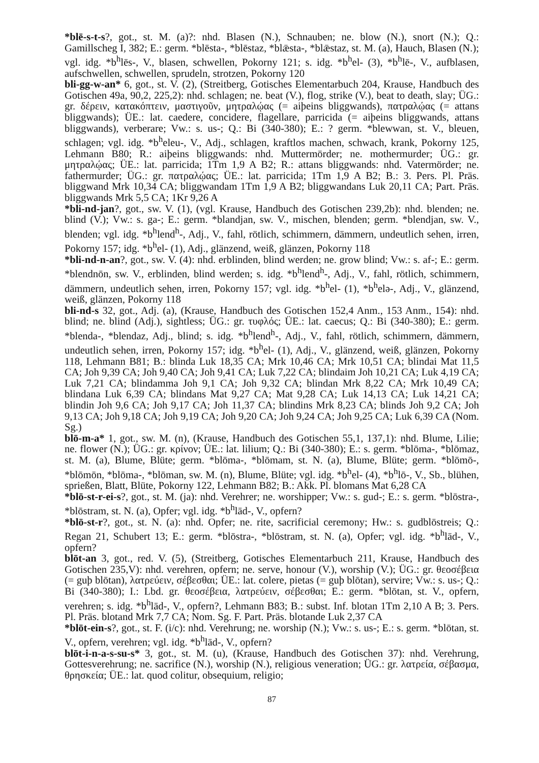*blē-s-t-s?, got., st. M. (a)?: nhd. Blasen (N.), Schnauben; ne. blow (N.), snort (N.); Q.: Gamillscheg I, 382; E.: germ. *blēsta-, *blēstaz, *blǣsta-, *blǣstaz, st. M. (a), Hauch, Blasen (N.); vgl. idg. *b<sup>h</sup>lēs-, V., blasen, schwellen, Pokorny 121; s. idg. *b<sup>h</sup>el- (3), *b<sup>h</sup>lē-, V., aufblasen, aufschwellen, schwellen, sprudeln, strotzen, Pokorny 120
bli-gg-w-an* 6, got., st. V. (2), (Streitberg, Gotisches Elementarbuch 204, Krause, Handbuch des Gotischen 49a, 90,2, 225,2): nhd. schlagen; ne. beat (V.), flog, strike (V.), beat to death, slay; ÜG.: gr. δέρειν, κατακόπτειν, μαστιγοῦν, μητραλῴας (= aiþeins bliggwands), πατραλῴας (= attans bliggwands); ÜE.: lat. caedere, concidere, flagellare, parricida (= aiþeins bliggwands, attans bliggwands), verberare; Vw.: s. us-; Q.: Bi (340-380); E.: ? germ. *blewwan, st. V., bleuen, schlagen; vgl. idg. *b<sup>h</sup>eleu-, V., Adj., schlagen, kraftlos machen, schwach, krank, Pokorny 125, Lehmann B80; R.: aiþeins bliggwands: nhd. Muttermörder; ne. mothermurder; ÜG.: gr. μητραλῴας; ÜE.: lat. parricida; 1Tm 1,9 A B2; R.: attans bliggwands: nhd. Vatermörder; ne. fathermurder; ÜG.: gr. πατραλῴας; ÜE.: lat. parricida; 1Tm 1,9 A B2; B.: 3. Pers. Pl. Präs. bliggwand Mrk 10,34 CA; bliggwandam 1Tm 1,9 A B2; bliggwandans Luk 20,11 CA; Part. Präs. bliggwands Mrk 5,5 CA; 1Kr 9,26 A
*bli-nd-jan?, got., sw. V. (1), (vgl. Krause, Handbuch des Gotischen 239,2b): nhd. blenden; ne. blind (V.); Vw.: s. ga-; E.: germ. *blandjan, sw. V., mischen, blenden; germ. *blendjan, sw. V., blenden; vgl. idg. *b<sup>h</sup>lend<sup>h</sup>-, Adj., V., fahl, rötlich, schimmern, dämmern, undeutlich sehen, irren, Pokorny 157; idg. *b<sup>h</sup>el- (1), Adj., glänzend, weiß, glänzen, Pokorny 118
*bli-nd-n-an?, got., sw. V. (4): nhd. erblinden, blind werden; ne. grow blind; Vw.: s. af-; E.: germ. *blendnōn, sw. V., erblinden, blind werden; s. idg. *b<sup>h</sup>lend<sup>h</sup>-, Adj., V., fahl, rötlich, schimmern, dämmern, undeutlich sehen, irren, Pokorny 157; vgl. idg. *b<sup>h</sup>el- (1), *b<sup>h</sup>elə-, Adj., V., glänzend, weiß, glänzen, Pokorny 118
bli-nd-s 32, got., Adj. (a), (Krause, Handbuch des Gotischen 152,4 Anm., 153 Anm., 154): nhd. blind; ne. blind (Adj.), sightless; ÜG.: gr. τυφλός; ÜE.: lat. caecus; Q.: Bi (340-380); E.: germ. *blenda-, *blendaz, Adj., blind; s. idg. *b<sup>h</sup>lend<sup>h</sup>-, Adj., V., fahl, rötlich, schimmern, dämmern, undeutlich sehen, irren, Pokorny 157; idg. *b<sup>h</sup>el- (1), Adj., V., glänzend, weiß, glänzen, Pokorny 118, Lehmann B81; B.: blinda Luk 18,35 CA; Mrk 10,46 CA; Mrk 10,51 CA; blindai Mat 11,5 CA; Joh 9,39 CA; Joh 9,40 CA; Joh 9,41 CA; Luk 7,22 CA; blindaim Joh 10,21 CA; Luk 4,19 CA; Luk 7,21 CA; blindamma Joh 9,1 CA; Joh 9,32 CA; blindan Mrk 8,22 CA; Mrk 10,49 CA; blindana Luk 6,39 CA; blindans Mat 9,27 CA; Mat 9,28 CA; Luk 14,13 CA; Luk 14,21 CA; blindin Joh 9,6 CA; Joh 9,17 CA; Joh 11,37 CA; blindins Mrk 8,23 CA; blinds Joh 9,2 CA; Joh 9,13 CA; Joh 9,18 CA; Joh 9,19 CA; Joh 9,20 CA; Joh 9,24 CA; Joh 9,25 CA; Luk 6,39 CA (Nom. Sg.)
blō-m-a* 1, got., sw. M. (n), (Krause, Handbuch des Gotischen 55,1, 137,1): nhd. Blume, Lilie; ne. flower (N.); ÜG.: gr. κρίνον; ÜE.: lat. lilium; Q.: Bi (340-380); E.: s. germ. *blōma-, *blōmaz, st. M. (a), Blume, Blüte; germ. *blōma-, *blōmam, st. N. (a), Blume, Blüte; germ. *blōmō-, *blōmōn, *blōma-, *blōman, sw. M. (n), Blume, Blüte; vgl. idg. *b<sup>h</sup>el- (4), *b<sup>h</sup>lō-, V., Sb., blühen, sprießen, Blatt, Blüte, Pokorny 122, Lehmann B82; B.: Akk. Pl. blomans Mat 6,28 CA
*blō-st-r-ei-s?, got., st. M. (ja): nhd. Verehrer; ne. worshipper; Vw.: s. gud-; E.: s. germ. *blōstra-, *blōstram, st. N. (a), Opfer; vgl. idg. *b<sup>h</sup>lād-, V., opfern?
*blō-st-r?, got., st. N. (a): nhd. Opfer; ne. rite, sacrificial ceremony; Hw.: s. gudblōstreis; Q.: Regan 21, Schubert 13; E.: germ. *blōstra-, *blōstram, st. N. (a), Opfer; vgl. idg. *b<sup>h</sup>lād-, V., opfern?
blōt-an 3, got., red. V. (5), (Streitberg, Gotisches Elementarbuch 211, Krause, Handbuch des Gotischen 235,V): nhd. verehren, opfern; ne. serve, honour (V.), worship (V.); ÜG.: gr. θεοσέβεια (= guþ blōtan), λατρεύειν, σέβεσθαι; ÜE.: lat. colere, pietas (= guþ blōtan), servire; Vw.: s. us-; Q.: Bi (340-380); I.: Lbd. gr. θεοσέβεια, λατρεύειν, σέβεσθαι; E.: germ. *blōtan, st. V., opfern, verehren; s. idg. *b<sup>h</sup>lād-, V., opfern?, Lehmann B83; B.: subst. Inf. blotan 1Tm 2,10 A B; 3. Pers. Pl. Präs. blotand Mrk 7,7 CA; Nom. Sg. F. Part. Präs. blotande Luk 2,37 CA
*blōt-ein-s?, got., st. F. (i/c): nhd. Verehrung; ne. worship (N.); Vw.: s. us-; E.: s. germ. *blōtan, st. V., opfern, verehren; vgl. idg. *b<sup>h</sup>lād-, V., opfern?
blōt-i-n-a-s-su-s* 3, got., st. M. (u), (Krause, Handbuch des Gotischen 37): nhd. Verehrung, Gottesverehrung; ne. sacrifice (N.), worship (N.), religious veneration; ÜG.: gr. λατρεία, σέβασμα, θρησκεία; ÜE.: lat. quod colitur, obsequium, religio;
87